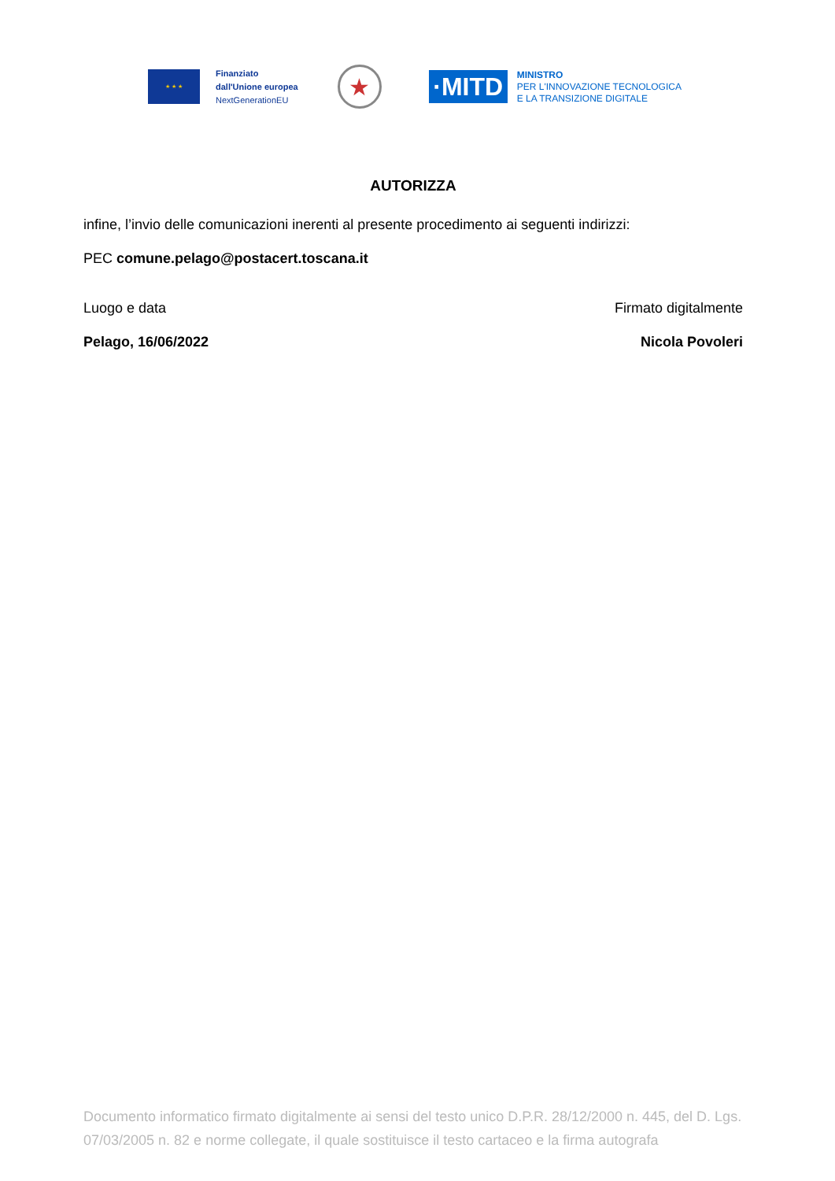★ ★ ★
Finanziato
dall'Unione europea
NextGenerationEU
★
·MITD
MINISTRO
PER L'INNOVAZIONE TECNOLOGICA
E LA TRANSIZIONE DIGITALE
AUTORIZZA
infine, l’invio delle comunicazioni inerenti al presente procedimento ai seguenti indirizzi:
PEC comune.pelago@postacert.toscana.it
Luogo e data
Pelago, 16/06/2022
Firmato digitalmente
Nicola Povoleri
Documento informatico firmato digitalmente ai sensi del testo unico D.P.R. 28/12/2000 n. 445, del D. Lgs. 07/03/2005 n. 82 e norme collegate, il quale sostituisce il testo cartaceo e la firma autografa